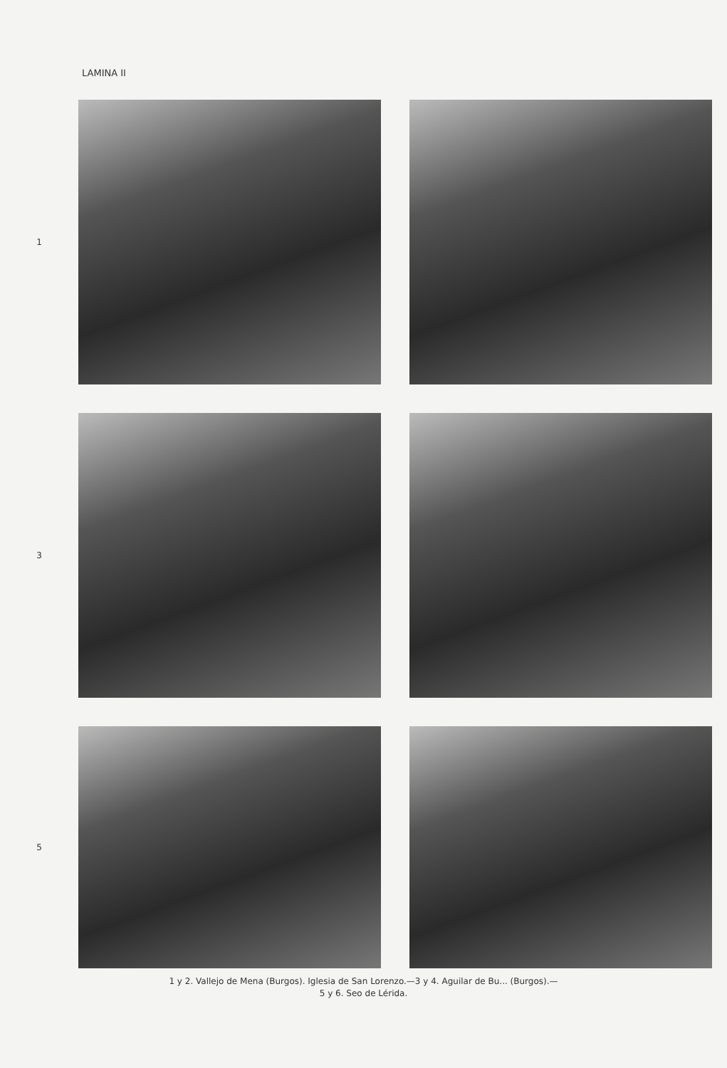LAMINA II
1
3
5
1 y 2. Vallejo de Mena (Burgos). Iglesia de San Lorenzo.—3 y 4. Aguilar de Bu... (Burgos).—
5 y 6. Seo de Lérida.